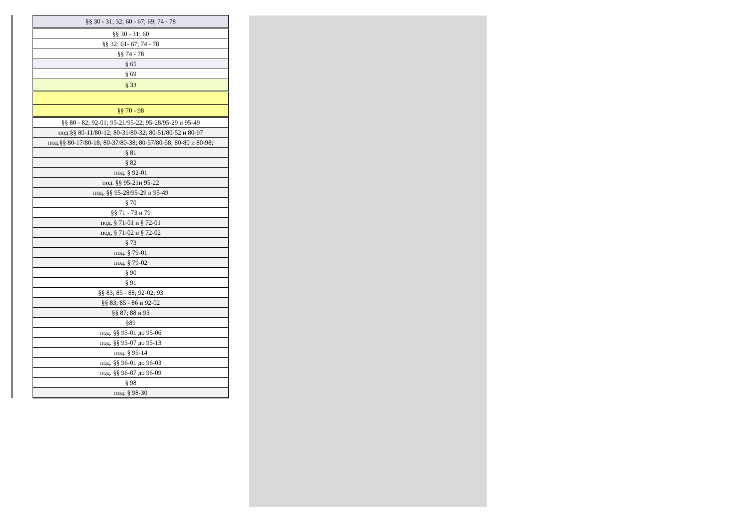| §§ 30 - 31; 32; 60 - 67; 69; 74 - 78 |
| §§ 30 - 31; 60 |
| §§ 32; 61- 67; 74 - 78 |
| §§ 74 - 78 |
| § 65 |
| § 69 |
| § 33 |
| §§ 70 - 98 |
| §§ 80 - 82; 92-01; 95-21/95-22; 95-28/95-29 и 95-49 |
| под.§§ 80-11/80-12; 80-31/80-32; 80-51/80-52 и 80-97 |
| под.§§ 80-17/80-18; 80-37/80-38; 80-57/80-58; 80-80 и 80-98; |
| § 81 |
| § 82 |
| под. § 92-01 |
| под. §§ 95-21и 95-22 |
| под. §§ 95-28/95-29 и 95-49 |
| § 70 |
| §§ 71 - 73 и 79 |
| под. § 71-01 и § 72-01 |
| под. § 71-02 и § 72-02 |
| § 73 |
| под. § 79-01 |
| под. § 79-02 |
| § 90 |
| § 91 |
| §§ 83; 85 - 88; 92-02; 93 |
| §§ 83; 85 - 86 и 92-02 |
| §§ 87; 88 и 93 |
| §89 |
| под. §§ 95-01 до 95-06 |
| под. §§ 95-07 до 95-13 |
| под. § 95-14 |
| под. §§ 96-01 до 96-03 |
| под. §§ 96-07 до 96-09 |
| § 98 |
| под. § 98-30 |